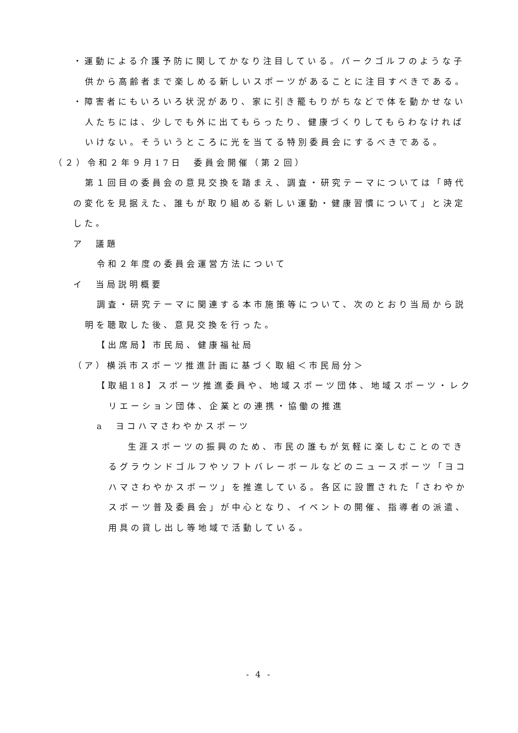・運動による介護予防に関してかなり注目している。パークゴルフのような子供から高齢者まで楽しめる新しいスポーツがあることに注目すべきである。
・障害者にもいろいろ状況があり、家に引き籠もりがちなどで体を動かせない人たちには、少しでも外に出てもらったり、健康づくりしてもらわなければいけない。そういうところに光を当てる特別委員会にするべきである。
（２）令和２年９月17日　委員会開催（第２回）
第１回目の委員会の意見交換を踏まえ、調査・研究テーマについては「時代の変化を見据えた、誰もが取り組める新しい運動・健康習慣について」と決定した。
ア　議題
令和２年度の委員会運営方法について
イ　当局説明概要
調査・研究テーマに関連する本市施策等について、次のとおり当局から説明を聴取した後、意見交換を行った。
【出席局】市民局、健康福祉局
（ア）横浜市スポーツ推進計画に基づく取組＜市民局分＞
【取組18】スポーツ推進委員や、地域スポーツ団体、地域スポーツ・レクリエーション団体、企業との連携・協働の推進
a　ヨコハマさわやかスポーツ
生涯スポーツの振興のため、市民の誰もが気軽に楽しむことのできるグラウンドゴルフやソフトバレーボールなどのニュースポーツ「ヨコハマさわやかスポーツ」を推進している。各区に設置された「さわやかスポーツ普及委員会」が中心となり、イベントの開催、指導者の派遣、用具の貸し出し等地域で活動している。
- 4 -